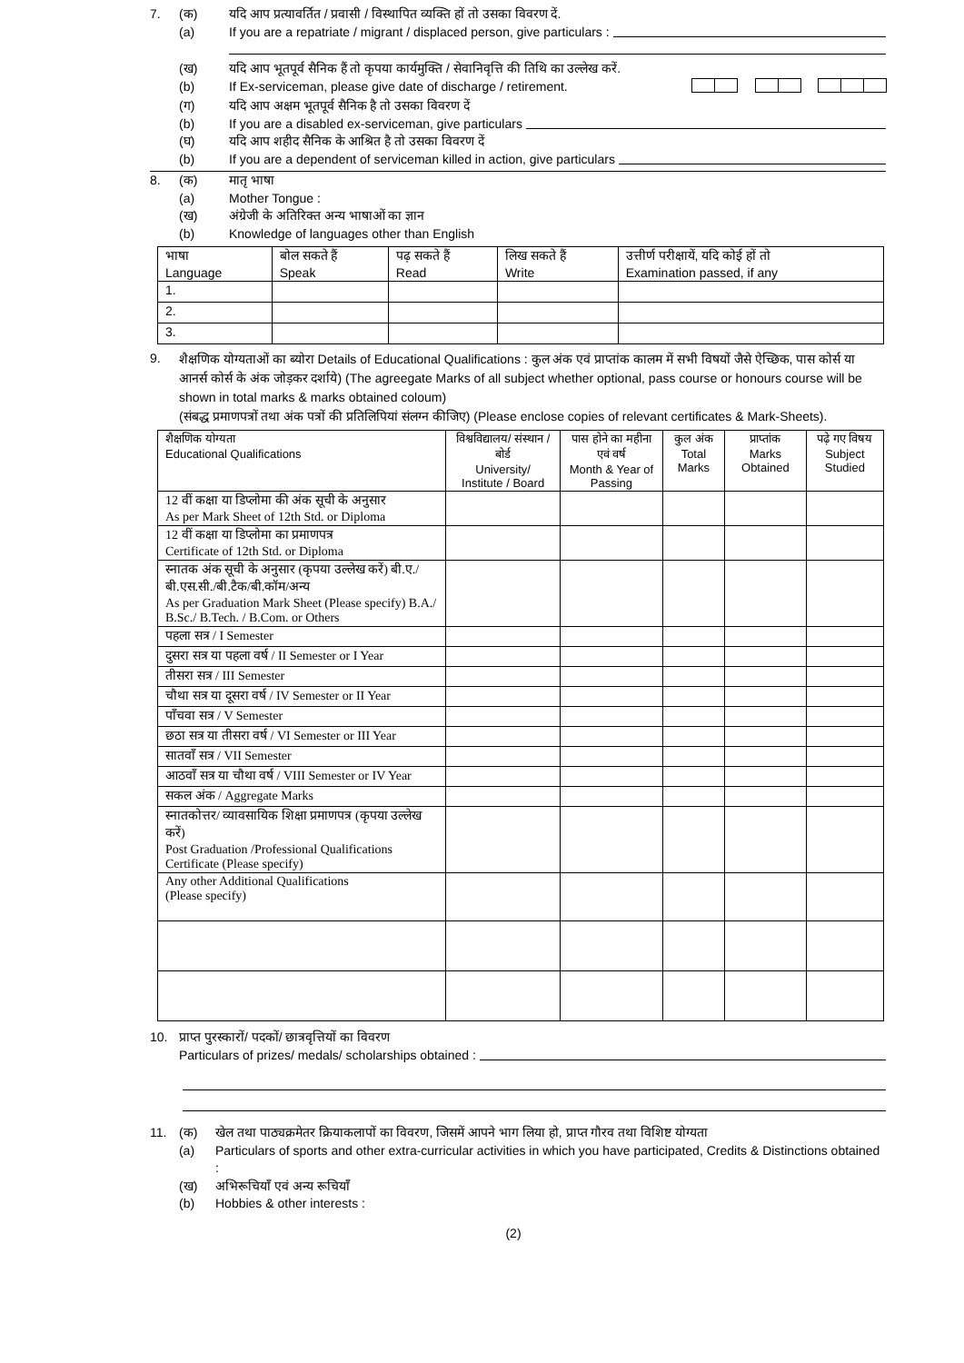7. (क) यदि आप प्रत्यावर्तित / प्रवासी / विस्थापित व्यक्ति हों तो उसका विवरण दें.
(a) If you are a repatriate / migrant / displaced person, give particulars :
(ख) यदि आप भूतपूर्व सैनिक हैं तो कृपया कार्यमुक्ति / सेवानिवृत्ति की तिथि का उल्लेख करें.
(b) If Ex-serviceman, please give date of discharge / retirement.
(ग) यदि आप अक्षम भूतपूर्व सैनिक है तो उसका विवरण दें
(b) If you are a disabled ex-serviceman, give particulars
(घ) यदि आप शहीद सैनिक के आश्रित है तो उसका विवरण दें
(b) If you are a dependent of serviceman killed in action, give particulars
8. (क) मातृ भाषा
(a) Mother Tongue :
(ख) अंग्रेजी के अतिरिक्त अन्य भाषाओं का ज्ञान
(b) Knowledge of languages other than English
| भाषा Language | बोल सकते हैं Speak | पढ़ सकते हैं Read | लिख सकते हैं Write | उत्तीर्ण परीक्षायें, यदि कोई हों तो Examination passed, if any |
| --- | --- | --- | --- | --- |
| 1. | | | | |
| 2. | | | | |
| 3. | | | | |
9. शैक्षणिक योग्यताओं का ब्योरा Details of Educational Qualifications : कुल अंक एवं प्राप्तांक कालम में सभी विषयों जैसे ऐच्छिक, पास कोर्स या आनर्स कोर्स के अंक जोड़कर दर्शाये) (The agreegate Marks of all subject whether optional, pass course or honours course will be shown in total marks & marks obtained coloum)
(संबद्ध प्रमाणपत्रों तथा अंक पत्रों की प्रतिलिपियां संलग्न कीजिए) (Please enclose copies of relevant certificates & Mark-Sheets).
| शैक्षणिक योग्यता Educational Qualifications | विश्वविद्यालय/ संस्थान / बोर्ड University/ Institute / Board | पास होने का महीना एवं वर्ष Month & Year of Passing | कुल अंक Total Marks | प्राप्तांक Marks Obtained | पढ़े गए विषय Subject Studied |
| --- | --- | --- | --- | --- | --- |
| 12 वीं कक्षा या डिप्लोमा की अंक सूची के अनुसार As per Mark Sheet of 12th Std. or Diploma | | | | | |
| 12 वीं कक्षा या डिप्लोमा का प्रमाणपत्र Certificate of 12th Std. or Diploma | | | | | |
| स्नातक अंक सूची के अनुसार (कृपया उल्लेख करें) बी.ए./बी.एस.सी./बी.टैक/बी.कॉम/अन्य As per Graduation Mark Sheet (Please specify) B.A./ B.Sc./ B.Tech. / B.Com. or Others | | | | | |
| पहला सत्र / I Semester | | | | | |
| दुसरा सत्र या पहला वर्ष / II Semester or I Year | | | | | |
| तीसरा सत्र / III Semester | | | | | |
| चौथा सत्र या दूसरा वर्ष / IV Semester or II Year | | | | | |
| पाँचवा सत्र / V Semester | | | | | |
| छठा सत्र या तीसरा वर्ष / VI Semester or III Year | | | | | |
| सातवाँ सत्र / VII Semester | | | | | |
| आठवाँ सत्र या चौथा वर्ष / VIII Semester or IV Year | | | | | |
| सकल अंक / Aggregate Marks | | | | | |
| स्नातकोत्तर/ व्यावसायिक शिक्षा प्रमाणपत्र (कृपया उल्लेख करें) Post Graduation /Professional Qualifications Certificate (Please specify) | | | | | |
| Any other Additional Qualifications (Please specify) | | | | | |
10. प्राप्त पुरस्कारों/ पदकों/ छात्रवृत्तियों का विवरण
Particulars of prizes/ medals/ scholarships obtained :
11. (क) खेल तथा पाठ्यक्रमेतर क्रियाकलापों का विवरण, जिसमें आपने भाग लिया हो, प्राप्त गौरव तथा विशिष्ट योग्यता
(a) Particulars of sports and other extra-curricular activities in which you have participated, Credits & Distinctions obtained :
(ख) अभिरूचियाँ एवं अन्य रूचियाँ
(b) Hobbies & other interests :
(2)